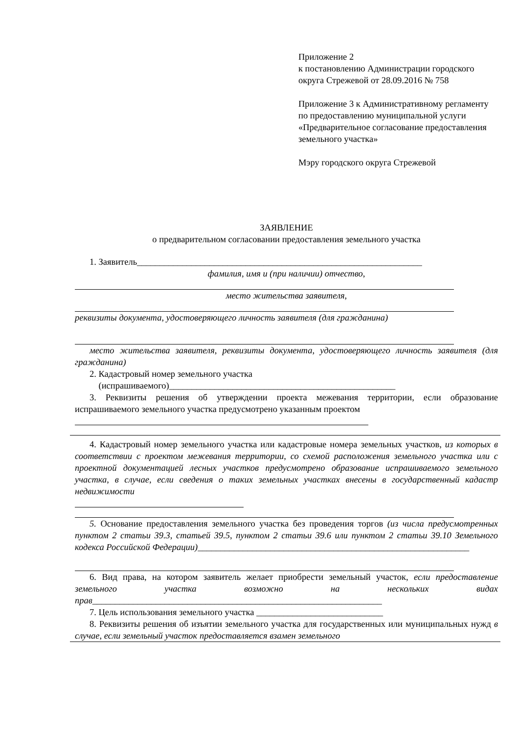Приложение 2
к постановлению Администрации городского округа Стрежевой от 28.09.2016 № 758
Приложение 3 к Административному регламенту по предоставлению муниципальной услуги «Предварительное согласование предоставления земельного участка»
Мэру городского округа Стрежевой
ЗАЯВЛЕНИЕ
о предварительном согласовании предоставления земельного участка
1. Заявитель_______________________________________________________________
фамилия, имя и (при наличии) отчество,
место жительства заявителя,
реквизиты документа, удостоверяющего личность заявителя (для гражданина)
место жительства заявителя, реквизиты документа, удостоверяющего личность заявителя (для гражданина)
2. Кадастровый номер земельного участка
(испрашиваемого)__________________________________________________
3. Реквизиты решения об утверждении проекта межевания территории, если образование испрашиваемого земельного участка предусмотрено указанным проектом
4. Кадастровый номер земельного участка или кадастровые номера земельных участков, из которых в соответствии с проектом межевания территории, со схемой расположения земельного участка или с проектной документацией лесных участков предусмотрено образование испрашиваемого земельного участка, в случае, если сведения о таких земельных участках внесены в государственный кадастр недвижимости
5. Основание предоставления земельного участка без проведения торгов (из числа предусмотренных пунктом 2 статьи 39.3, статьей 39.5, пунктом 2 статьи 39.6 или пунктом 2 статьи 39.10 Земельного кодекса Российской Федерации)____________________________________________________________
6. Вид права, на котором заявитель желает приобрести земельный участок, если предоставление земельного участка возможно на нескольких видах прав________________________________________________________________
7. Цель использования земельного участка ____________________________
8. Реквизиты решения об изъятии земельного участка для государственных или муниципальных нужд в случае, если земельный участок предоставляется взамен земельного